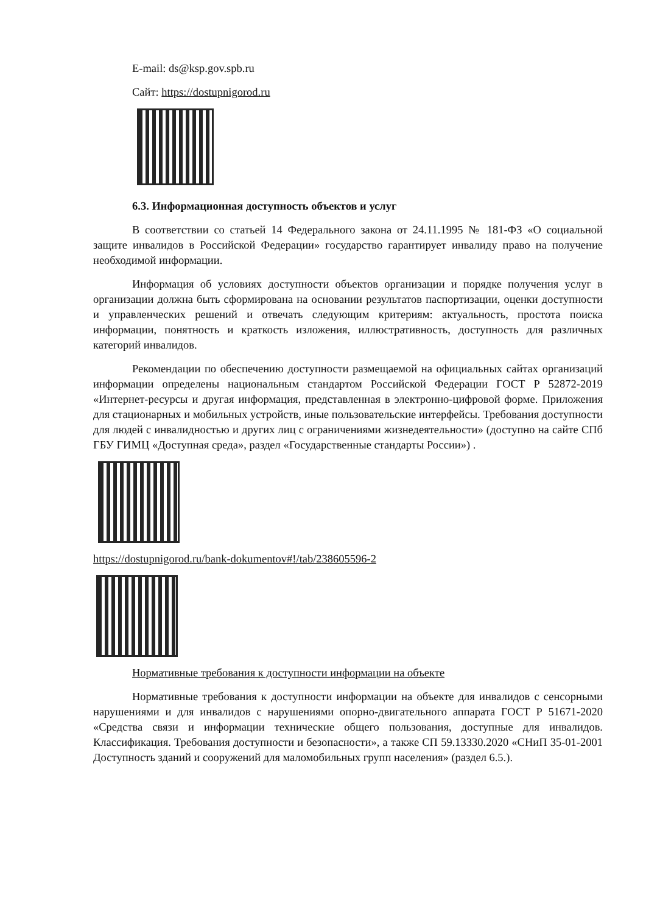E-mail: ds@ksp.gov.spb.ru
Сайт: https://dostupnigorod.ru
6.3. Информационная доступность объектов и услуг
В соответствии со статьей 14 Федерального закона от 24.11.1995 № 181-ФЗ «О социальной защите инвалидов в Российской Федерации» государство гарантирует инвалиду право на получение необходимой информации.
Информация об условиях доступности объектов организации и порядке получения услуг в организации должна быть сформирована на основании результатов паспортизации, оценки доступности и управленческих решений и отвечать следующим критериям: актуальность, простота поиска информации, понятность и краткость изложения, иллюстративность, доступность для различных категорий инвалидов.
Рекомендации по обеспечению доступности размещаемой на официальных сайтах организаций информации определены национальным стандартом Российской Федерации ГОСТ Р 52872-2019 «Интернет-ресурсы и другая информация, представленная в электронно-цифровой форме. Приложения для стационарных и мобильных устройств, иные пользовательские интерфейсы. Требования доступности для людей с инвалидностью и других лиц с ограничениями жизнедеятельности» (доступно на сайте СПб ГБУ ГИМЦ «Доступная среда», раздел «Государственные стандарты России») .
https://dostupnigorod.ru/bank-dokumentov#!/tab/238605596-2
Нормативные требования к доступности информации на объекте
Нормативные требования к доступности информации на объекте для инвалидов с сенсорными нарушениями и для инвалидов с нарушениями опорно-двигательного аппарата ГОСТ Р 51671-2020 «Средства связи и информации технические общего пользования, доступные для инвалидов. Классификация. Требования доступности и безопасности», а также СП 59.13330.2020 «СНиП 35-01-2001 Доступность зданий и сооружений для маломобильных групп населения» (раздел 6.5.).